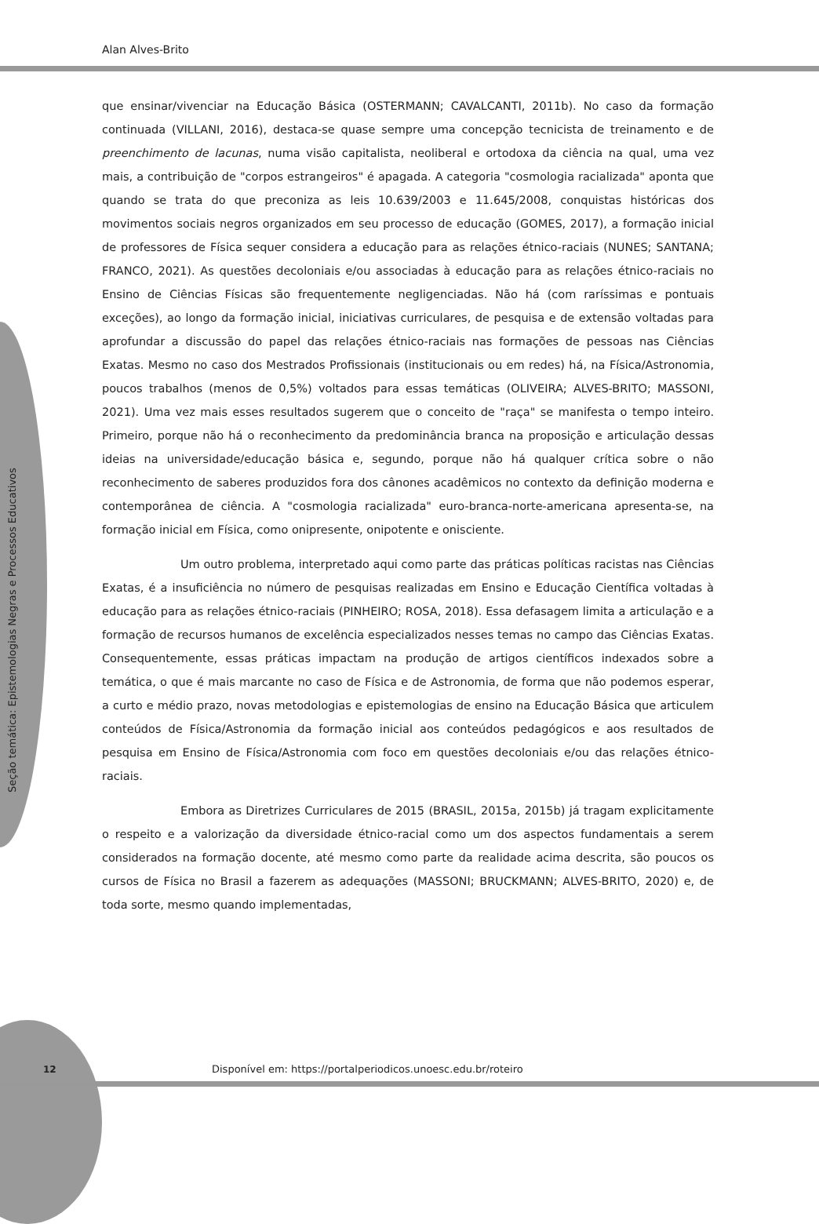Alan Alves-Brito
Seção temática: Epistemologias Negras e Processos Educativos
que ensinar/vivenciar na Educação Básica (OSTERMANN; CAVALCANTI, 2011b). No caso da formação continuada (VILLANI, 2016), destaca-se quase sempre uma concepção tecnicista de treinamento e de preenchimento de lacunas, numa visão capitalista, neoliberal e ortodoxa da ciência na qual, uma vez mais, a contribuição de "corpos estrangeiros" é apagada. A categoria "cosmologia racializada" aponta que quando se trata do que preconiza as leis 10.639/2003 e 11.645/2008, conquistas históricas dos movimentos sociais negros organizados em seu processo de educação (GOMES, 2017), a formação inicial de professores de Física sequer considera a educação para as relações étnico-raciais (NUNES; SANTANA; FRANCO, 2021). As questões decoloniais e/ou associadas à educação para as relações étnico-raciais no Ensino de Ciências Físicas são frequentemente negligenciadas. Não há (com raríssimas e pontuais exceções), ao longo da formação inicial, iniciativas curriculares, de pesquisa e de extensão voltadas para aprofundar a discussão do papel das relações étnico-raciais nas formações de pessoas nas Ciências Exatas. Mesmo no caso dos Mestrados Profissionais (institucionais ou em redes) há, na Física/Astronomia, poucos trabalhos (menos de 0,5%) voltados para essas temáticas (OLIVEIRA; ALVES-BRITO; MASSONI, 2021). Uma vez mais esses resultados sugerem que o conceito de "raça" se manifesta o tempo inteiro. Primeiro, porque não há o reconhecimento da predominância branca na proposição e articulação dessas ideias na universidade/educação básica e, segundo, porque não há qualquer crítica sobre o não reconhecimento de saberes produzidos fora dos cânones acadêmicos no contexto da definição moderna e contemporânea de ciência. A "cosmologia racializada" euro-branca-norte-americana apresenta-se, na formação inicial em Física, como onipresente, onipotente e onisciente.
Um outro problema, interpretado aqui como parte das práticas políticas racistas nas Ciências Exatas, é a insuficiência no número de pesquisas realizadas em Ensino e Educação Científica voltadas à educação para as relações étnico-raciais (PINHEIRO; ROSA, 2018). Essa defasagem limita a articulação e a formação de recursos humanos de excelência especializados nesses temas no campo das Ciências Exatas. Consequentemente, essas práticas impactam na produção de artigos científicos indexados sobre a temática, o que é mais marcante no caso de Física e de Astronomia, de forma que não podemos esperar, a curto e médio prazo, novas metodologias e epistemologias de ensino na Educação Básica que articulem conteúdos de Física/Astronomia da formação inicial aos conteúdos pedagógicos e aos resultados de pesquisa em Ensino de Física/Astronomia com foco em questões decoloniais e/ou das relações étnico-raciais.
Embora as Diretrizes Curriculares de 2015 (BRASIL, 2015a, 2015b) já tragam explicitamente o respeito e a valorização da diversidade étnico-racial como um dos aspectos fundamentais a serem considerados na formação docente, até mesmo como parte da realidade acima descrita, são poucos os cursos de Física no Brasil a fazerem as adequações (MASSONI; BRUCKMANN; ALVES-BRITO, 2020) e, de toda sorte, mesmo quando implementadas,
12
Disponível em: https://portalperiodicos.unoesc.edu.br/roteiro